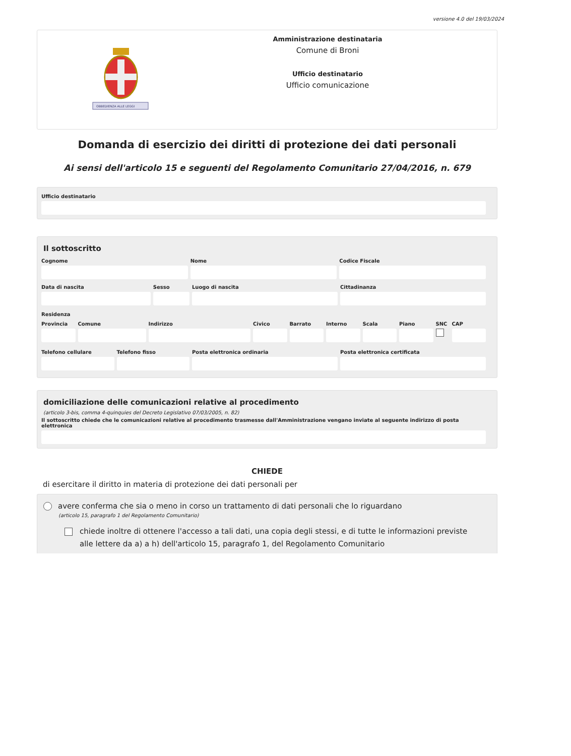versione 4.0 del 19/03/2024
OBBEDIENZA ALLE LEGGI
Amministrazione destinataria
Comune di Broni
Ufficio destinatario
Ufficio comunicazione
Domanda di esercizio dei diritti di protezione dei dati personali
Ai sensi dell'articolo 15 e seguenti del Regolamento Comunitario 27/04/2016, n. 679
Ufficio destinatario
Il sottoscritto
Cognome Nome Codice Fiscale
Data di nascita Sesso Luogo di nascita Cittadinanza
Residenza
Provincia Comune Indirizzo Civico Barrato Interno Scala Piano SNC CAP
Telefono cellulare Telefono fisso Posta elettronica ordinaria Posta elettronica certificata
domiciliazione delle comunicazioni relative al procedimento
(articolo 3-bis, comma 4-quinquies del Decreto Legislativo 07/03/2005, n. 82)
Il sottoscritto chiede che le comunicazioni relative al procedimento trasmesse dall'Amministrazione vengano inviate al seguente indirizzo di posta elettronica
CHIEDE
di esercitare il diritto in materia di protezione dei dati personali per
avere conferma che sia o meno in corso un trattamento di dati personali che lo riguardano
(articolo 15, paragrafo 1 del Regolamento Comunitario)
chiede inoltre di ottenere l'accesso a tali dati, una copia degli stessi, e di tutte le informazioni previste alle lettere da a) a h) dell'articolo 15, paragrafo 1, del Regolamento Comunitario